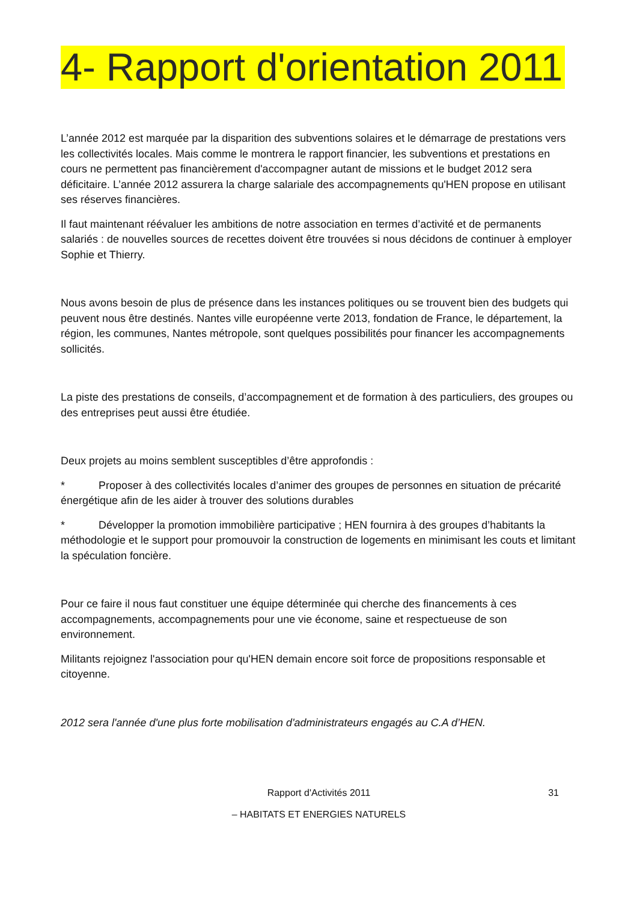4- Rapport d'orientation 2011
L’année 2012 est marquée par la disparition des subventions solaires et le démarrage de prestations vers les collectivités locales. Mais comme le montrera le rapport financier, les subventions et prestations en cours ne permettent pas financièrement d'accompagner autant de missions et le budget 2012 sera déficitaire. L’année 2012 assurera la charge salariale des accompagnements qu'HEN propose en utilisant ses réserves financières.
Il faut maintenant réévaluer les ambitions de notre association en termes d’activité et de permanents salariés : de nouvelles sources de recettes doivent être trouvées si nous décidons de continuer à employer Sophie et Thierry.
Nous avons besoin de plus de présence dans les instances politiques ou se trouvent bien des budgets qui peuvent nous être destinés. Nantes ville européenne verte 2013, fondation de France, le département, la région, les communes, Nantes métropole, sont quelques possibilités pour financer les accompagnements sollicités.
La piste des prestations de conseils, d’accompagnement et de formation à des particuliers, des groupes ou des entreprises peut aussi être étudiée.
Deux projets au moins semblent susceptibles d’être approfondis :
* Proposer à des collectivités locales d’animer des groupes de personnes en situation de précarité énergétique afin de les aider à trouver des solutions durables
* Développer la promotion immobilière participative ; HEN fournira à des groupes d’habitants la méthodologie et le support pour promouvoir la construction de logements en minimisant les couts et limitant la spéculation foncière.
Pour ce faire il nous faut constituer une équipe déterminée qui cherche des financements à ces accompagnements, accompagnements pour une vie économe, saine et respectueuse de son environnement.
Militants rejoignez l'association pour qu'HEN demain encore soit force de propositions responsable et citoyenne.
2012 sera l'année d'une plus forte mobilisation d'administrateurs engagés au C.A d’HEN.
Rapport d'Activités 2011 31
– HABITATS ET ENERGIES NATURELS